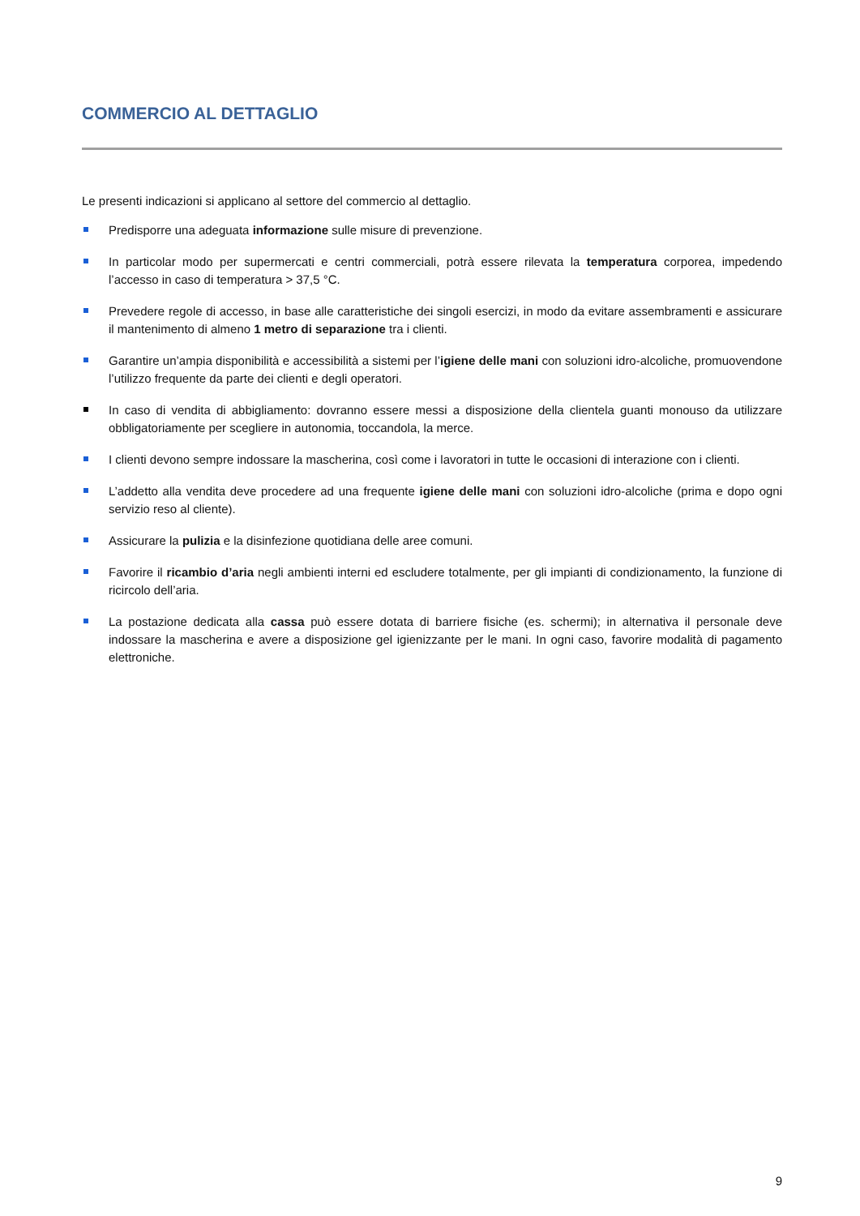COMMERCIO AL DETTAGLIO
Le presenti indicazioni si applicano al settore del commercio al dettaglio.
Predisporre una adeguata informazione sulle misure di prevenzione.
In particolar modo per supermercati e centri commerciali, potrà essere rilevata la temperatura corporea, impedendo l’accesso in caso di temperatura > 37,5 °C.
Prevedere regole di accesso, in base alle caratteristiche dei singoli esercizi, in modo da evitare assembramenti e assicurare il mantenimento di almeno 1 metro di separazione tra i clienti.
Garantire un’ampia disponibilità e accessibilità a sistemi per l’igiene delle mani con soluzioni idro-alcoliche, promuovendone l’utilizzo frequente da parte dei clienti e degli operatori.
In caso di vendita di abbigliamento: dovranno essere messi a disposizione della clientela guanti monouso da utilizzare obbligatoriamente per scegliere in autonomia, toccandola, la merce.
I clienti devono sempre indossare la mascherina, così come i lavoratori in tutte le occasioni di interazione con i clienti.
L’addetto alla vendita deve procedere ad una frequente igiene delle mani con soluzioni idro-alcoliche (prima e dopo ogni servizio reso al cliente).
Assicurare la pulizia e la disinfezione quotidiana delle aree comuni.
Favorire il ricambio d’aria negli ambienti interni ed escludere totalmente, per gli impianti di condizionamento, la funzione di ricircolo dell’aria.
La postazione dedicata alla cassa può essere dotata di barriere fisiche (es. schermi); in alternativa il personale deve indossare la mascherina e avere a disposizione gel igienizzante per le mani. In ogni caso, favorire modalità di pagamento elettroniche.
9